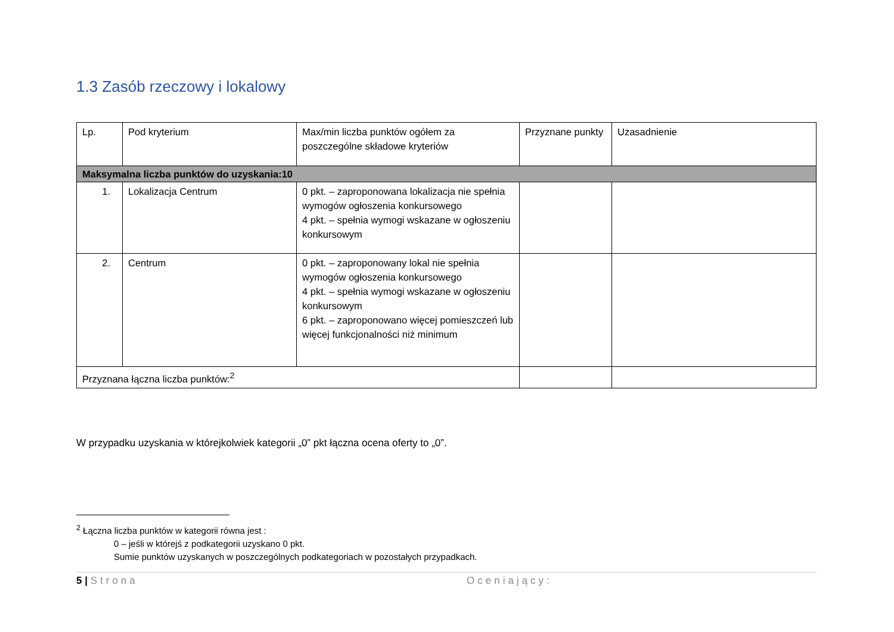1.3 Zasób rzeczowy i lokalowy
| Lp. | Pod kryterium | Max/min liczba punktów ogółem za poszczególne składowe kryteriów | Przyznane punkty | Uzasadnienie |
| --- | --- | --- | --- | --- |
| Maksymalna liczba punktów do uzyskania:10 | | | | |
| 1. | Lokalizacja Centrum | 0 pkt. – zaproponowana lokalizacja nie spełnia wymogów ogłoszenia konkursowego 4 pkt. – spełnia wymogi wskazane w ogłoszeniu konkursowym | | |
| 2. | Centrum | 0 pkt. – zaproponowany lokal nie spełnia wymogów ogłoszenia konkursowego 4 pkt. – spełnia wymogi wskazane w ogłoszeniu konkursowym 6 pkt. – zaproponowano więcej pomieszczeń lub więcej funkcjonalności niż minimum | | |
| Przyznana łączna liczba punktów:<sup>2</sup> | | | | |
W przypadku uzyskania w którejkolwiek kategorii „0” pkt łączna ocena oferty to „0”.
<sup>2</sup> Łączna liczba punktów w kategorii równa jest :
0 – jeśli w którejś z podkategorii uzyskano 0 pkt.
Sumie punktów uzyskanych w poszczególnych podkategoriach w pozostałych przypadkach.
5 | Strona Oceniający: